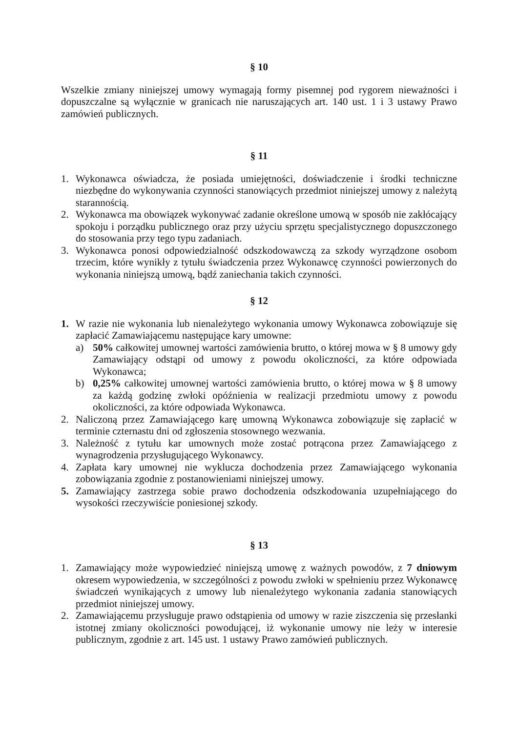§ 10
Wszelkie zmiany niniejszej umowy wymagają formy pisemnej pod rygorem nieważności i dopuszczalne są wyłącznie w granicach nie naruszających art. 140 ust. 1 i 3 ustawy Prawo zamówień publicznych.
§ 11
1. Wykonawca oświadcza, że posiada umiejętności, doświadczenie i środki techniczne niezbędne do wykonywania czynności stanowiących przedmiot niniejszej umowy z należytą starannością.
2. Wykonawca ma obowiązek wykonywać zadanie określone umową w sposób nie zakłócający spokoju i porządku publicznego oraz przy użyciu sprzętu specjalistycznego dopuszczonego do stosowania przy tego typu zadaniach.
3. Wykonawca ponosi odpowiedzialność odszkodowawczą za szkody wyrządzone osobom trzecim, które wynikły z tytułu świadczenia przez Wykonawcę czynności powierzonych do wykonania niniejszą umową, bądź zaniechania takich czynności.
§ 12
1. W razie nie wykonania lub nienależytego wykonania umowy Wykonawca zobowiązuje się zapłacić Zamawiającemu następujące kary umowne:
a) 50% całkowitej umownej wartości zamówienia brutto, o której mowa w § 8 umowy gdy Zamawiający odstąpi od umowy z powodu okoliczności, za które odpowiada Wykonawca;
b) 0,25% całkowitej umownej wartości zamówienia brutto, o której mowa w § 8 umowy za każdą godzinę zwłoki opóźnienia w realizacji przedmiotu umowy z powodu okoliczności, za które odpowiada Wykonawca.
2. Naliczoną przez Zamawiającego karę umowną Wykonawca zobowiązuje się zapłacić w terminie czternastu dni od zgłoszenia stosownego wezwania.
3. Należność z tytułu kar umownych może zostać potrącona przez Zamawiającego z wynagrodzenia przysługującego Wykonawcy.
4. Zapłata kary umownej nie wyklucza dochodzenia przez Zamawiającego wykonania zobowiązania zgodnie z postanowieniami niniejszej umowy.
5. Zamawiający zastrzega sobie prawo dochodzenia odszkodowania uzupełniającego do wysokości rzeczywiście poniesionej szkody.
§ 13
1. Zamawiający może wypowiedzieć niniejszą umowę z ważnych powodów, z 7 dniowym okresem wypowiedzenia, w szczególności z powodu zwłoki w spełnieniu przez Wykonawcę świadczeń wynikających z umowy lub nienależytego wykonania zadania stanowiących przedmiot niniejszej umowy.
2. Zamawiającemu przysługuje prawo odstąpienia od umowy w razie ziszczenia się przesłanki istotnej zmiany okoliczności powodującej, iż wykonanie umowy nie leży w interesie publicznym, zgodnie z art. 145 ust. 1 ustawy Prawo zamówień publicznych.